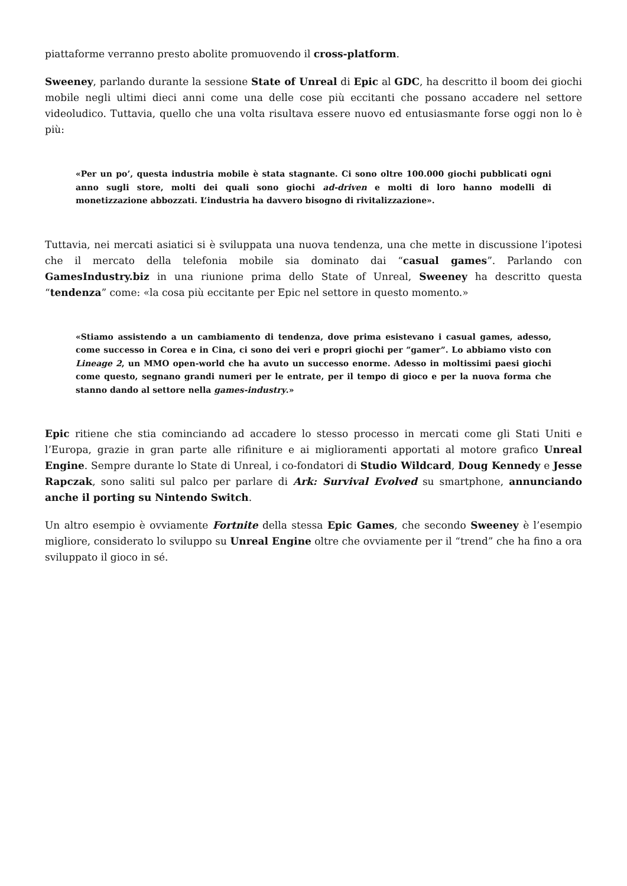piattaforme verranno presto abolite promuovendo il cross-platform.
Sweeney, parlando durante la sessione State of Unreal di Epic al GDC, ha descritto il boom dei giochi mobile negli ultimi dieci anni come una delle cose più eccitanti che possano accadere nel settore videoludico. Tuttavia, quello che una volta risultava essere nuovo ed entusiasmante forse oggi non lo è più:
«Per un po’, questa industria mobile è stata stagnante. Ci sono oltre 100.000 giochi pubblicati ogni anno sugli store, molti dei quali sono giochi ad-driven e molti di loro hanno modelli di monetizzazione abbozzati. L’industria ha davvero bisogno di rivitalizzazione».
Tuttavia, nei mercati asiatici si è sviluppata una nuova tendenza, una che mette in discussione l’ipotesi che il mercato della telefonia mobile sia dominato dai “casual games”. Parlando con GamesIndustry.biz in una riunione prima dello State of Unreal, Sweeney ha descritto questa “tendenza” come: «la cosa più eccitante per Epic nel settore in questo momento.»
«Stiamo assistendo a un cambiamento di tendenza, dove prima esistevano i casual games, adesso, come successo in Corea e in Cina, ci sono dei veri e propri giochi per “gamer”. Lo abbiamo visto con Lineage 2, un MMO open-world che ha avuto un successo enorme. Adesso in moltissimi paesi giochi come questo, segnano grandi numeri per le entrate, per il tempo di gioco e per la nuova forma che stanno dando al settore nella games-industry.»
Epic ritiene che stia cominciando ad accadere lo stesso processo in mercati come gli Stati Uniti e l’Europa, grazie in gran parte alle rifiniture e ai miglioramenti apportati al motore grafico Unreal Engine. Sempre durante lo State di Unreal, i co-fondatori di Studio Wildcard, Doug Kennedy e Jesse Rapczak, sono saliti sul palco per parlare di Ark: Survival Evolved su smartphone, annunciando anche il porting su Nintendo Switch.
Un altro esempio è ovviamente Fortnite della stessa Epic Games, che secondo Sweeney è l’esempio migliore, considerato lo sviluppo su Unreal Engine oltre che ovviamente per il “trend” che ha fino a ora sviluppato il gioco in sé.